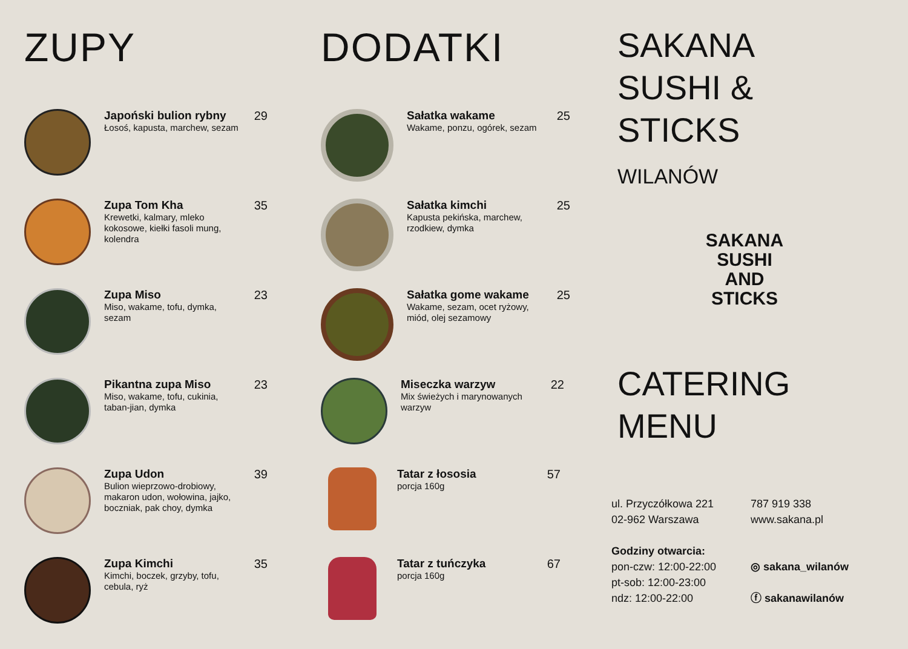ZUPY
Japoński bulion rybny
Łosoś, kapusta, marchew, sezam
29
Zupa Tom Kha
Krewetki, kalmary, mleko kokosowe, kiełki fasoli mung, kolendra
35
Zupa Miso
Miso, wakame, tofu, dymka, sezam
23
Pikantna zupa Miso
Miso, wakame, tofu, cukinia, taban-jian, dymka
23
Zupa Udon
Bulion wieprzowo-drobiowy, makaron udon, wołowina, jajko, boczniak, pak choy, dymka
39
Zupa Kimchi
Kimchi, boczek, grzyby, tofu, cebula, ryż
35
DODATKI
Sałatka wakame
Wakame, ponzu, ogórek, sezam
25
Sałatka kimchi
Kapusta pekińska, marchew, rzodkiew, dymka
25
Sałatka gome wakame
Wakame, sezam, ocet ryżowy, miód, olej sezamowy
25
Miseczka warzyw
Mix świeżych i marynowanych warzyw
22
Tatar z łososia
porcja 160g
57
Tatar z tuńczyka
porcja 160g
67
SAKANA
SUSHI &
STICKS
WILANÓW
SAKANA
SUSHI AND STICKS
CATERING
MENU
ul. Przyczółkowa 221
02-962 Warszawa
Godziny otwarcia:
pon-czw: 12:00-22:00
pt-sob: 12:00-23:00
ndz: 12:00-22:00
787 919 338
www.sakana.pl
◎ sakana_wilanów
ⓕ sakanawilanów